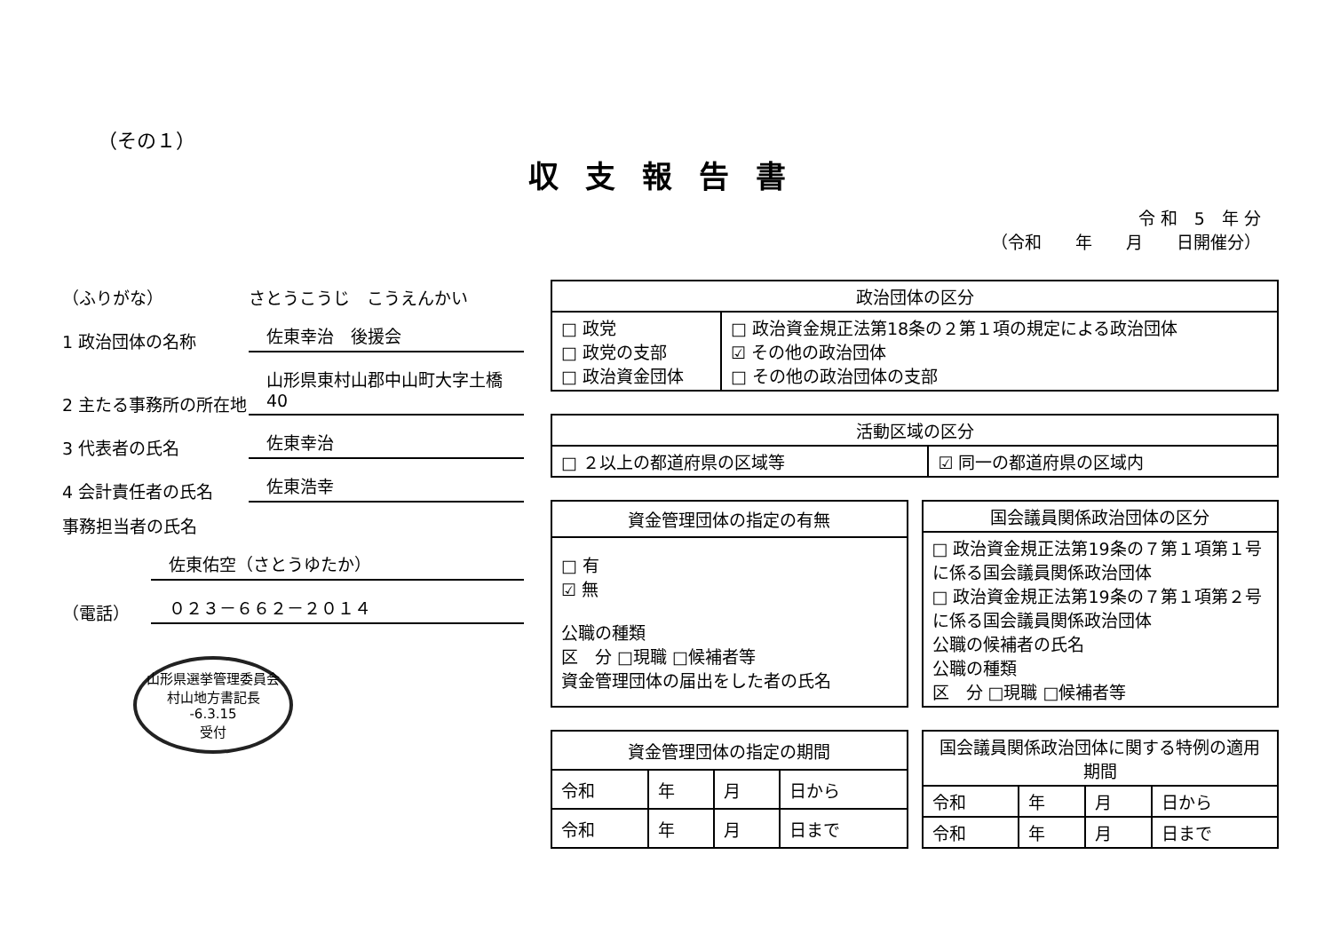（その１）
収支報告書
令 和　5　年 分
（令和　　年　　月　　日開催分）
（ふりがな） さとうこうじ　こうえんかい
1 政治団体の名称 佐東幸治　後援会
2 主たる事務所の所在地 山形県東村山郡中山町大字土橋40
3 代表者の氏名 佐東幸治
4 会計責任者の氏名 佐東浩幸
事務担当者の氏名
佐東佑空（さとうゆたか）
（電話） ０２３－６６２－２０１４
山形県選挙管理委員会
村山地方書記長
-6.3.15
受付
| 政治団体の区分 | |
| --- | --- |
| □ 政党 □ 政党の支部 □ 政治資金団体 | □ 政治資金規正法第18条の２第１項の規定による政治団体 ☑ その他の政治団体 □ その他の政治団体の支部 |
| 活動区域の区分 | |
| --- | --- |
| □ ２以上の都道府県の区域等 | ☑ 同一の都道府県の区域内 |
| 資金管理団体の指定の有無 |
| --- |
| □ 有 ☑ 無 公職の種類 区 分 □現職 □候補者等 資金管理団体の届出をした者の氏名 |
| 国会議員関係政治団体の区分 |
| --- |
| □ 政治資金規正法第19条の７第１項第１号に係る国会議員関係政治団体 □ 政治資金規正法第19条の７第１項第２号に係る国会議員関係政治団体 公職の候補者の氏名 公職の種類 区 分 □現職 □候補者等 |
| 資金管理団体の指定の期間 | | | |
| --- | --- | --- | --- |
| 令和 | 年 | 月 | 日から |
| 令和 | 年 | 月 | 日まで |
| 国会議員関係政治団体に関する特例の適用期間 | | | |
| --- | --- | --- | --- |
| 令和 | 年 | 月 | 日から |
| 令和 | 年 | 月 | 日まで |